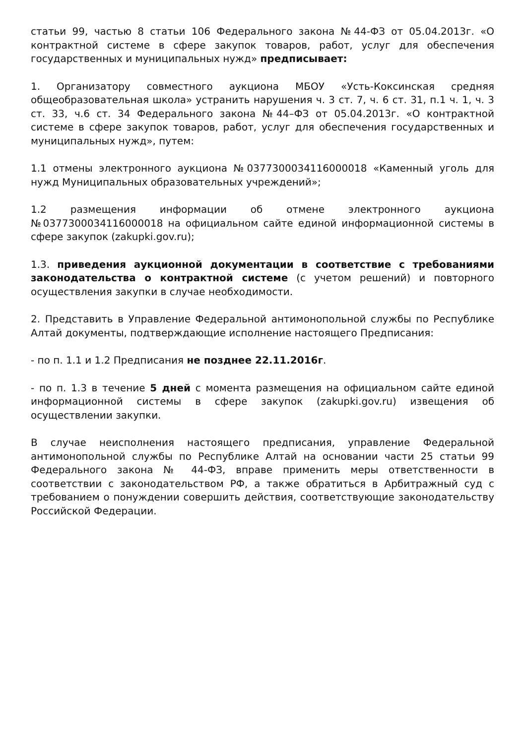статьи 99, частью 8 статьи 106 Федерального закона №44-ФЗ от 05.04.2013г. «О контрактной системе в сфере закупок товаров, работ, услуг для обеспечения государственных и муниципальных нужд» предписывает:
1. Организатору совместного аукциона МБОУ «Усть-Коксинская средняя общеобразовательная школа» устранить нарушения ч. 3 ст. 7, ч. 6 ст. 31, п.1 ч. 1, ч. 3 ст. 33, ч.6 ст. 34 Федерального закона №44–ФЗ от 05.04.2013г. «О контрактной системе в сфере закупок товаров, работ, услуг для обеспечения государственных и муниципальных нужд», путем:
1.1 отмены электронного аукциона №0377300034116000018 «Каменный уголь для нужд Муниципальных образовательных учреждений»;
1.2 размещения информации об отмене электронного аукциона №0377300034116000018 на официальном сайте единой информационной системы в сфере закупок (zakupki.gov.ru);
1.3. приведения аукционной документации в соответствие с требованиями законодательства о контрактной системе (с учетом решений) и повторного осуществления закупки в случае необходимости.
2. Представить в Управление Федеральной антимонопольной службы по Республике Алтай документы, подтверждающие исполнение настоящего Предписания:
- по п. 1.1 и 1.2 Предписания не позднее 22.11.2016г.
- по п. 1.3 в течение 5 дней с момента размещения на официальном сайте единой информационной системы в сфере закупок (zakupki.gov.ru) извещения об осуществлении закупки.
В случае неисполнения настоящего предписания, управление Федеральной антимонопольной службы по Республике Алтай на основании части 25 статьи 99 Федерального закона № 44-ФЗ, вправе применить меры ответственности в соответствии с законодательством РФ, а также обратиться в Арбитражный суд с требованием о понуждении совершить действия, соответствующие законодательству Российской Федерации.